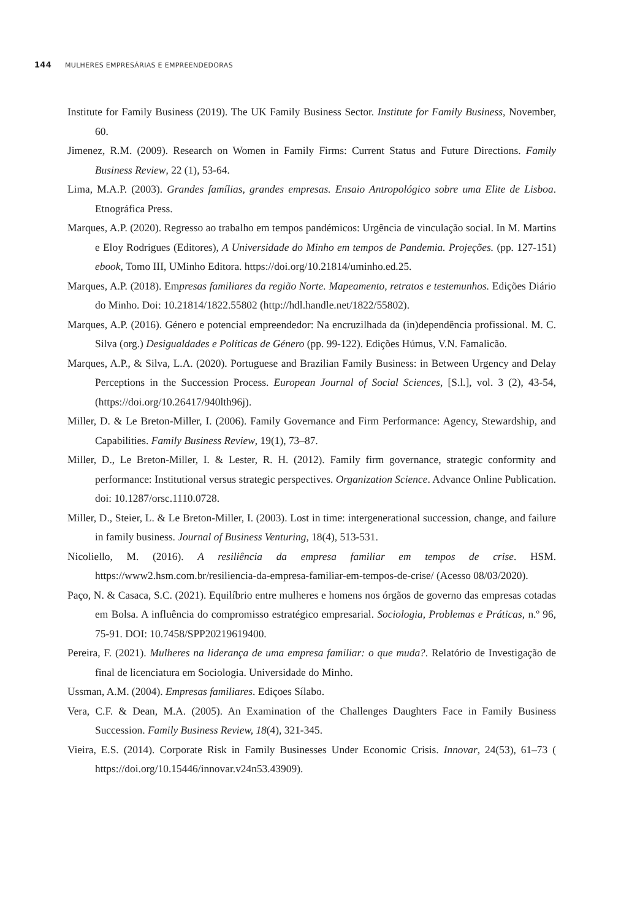144 MULHERES EMPRESÁRIAS E EMPREENDEDORAS
Institute for Family Business (2019). The UK Family Business Sector. Institute for Family Business, November, 60.
Jimenez, R.M. (2009). Research on Women in Family Firms: Current Status and Future Directions. Family Business Review, 22 (1), 53-64.
Lima, M.A.P. (2003). Grandes famílias, grandes empresas. Ensaio Antropológico sobre uma Elite de Lisboa. Etnográfica Press.
Marques, A.P. (2020). Regresso ao trabalho em tempos pandémicos: Urgência de vinculação social. In M. Martins e Eloy Rodrigues (Editores), A Universidade do Minho em tempos de Pandemia. Projeções. (pp. 127-151) ebook, Tomo III, UMinho Editora. https://doi.org/10.21814/uminho.ed.25.
Marques, A.P. (2018). Empresas familiares da região Norte. Mapeamento, retratos e testemunhos. Edições Diário do Minho. Doi: 10.21814/1822.55802 (http://hdl.handle.net/1822/55802).
Marques, A.P. (2016). Género e potencial empreendedor: Na encruzilhada da (in)dependência profissional. M. C. Silva (org.) Desigualdades e Políticas de Género (pp. 99-122). Edições Húmus, V.N. Famalicão.
Marques, A.P., & Silva, L.A. (2020). Portuguese and Brazilian Family Business: in Between Urgency and Delay Perceptions in the Succession Process. European Journal of Social Sciences, [S.l.], vol. 3 (2), 43-54, (https://doi.org/10.26417/940lth96j).
Miller, D. & Le Breton-Miller, I. (2006). Family Governance and Firm Performance: Agency, Stewardship, and Capabilities. Family Business Review, 19(1), 73–87.
Miller, D., Le Breton-Miller, I. & Lester, R. H. (2012). Family firm governance, strategic conformity and performance: Institutional versus strategic perspectives. Organization Science. Advance Online Publication. doi: 10.1287/orsc.1110.0728.
Miller, D., Steier, L. & Le Breton-Miller, I. (2003). Lost in time: intergenerational succession, change, and failure in family business. Journal of Business Venturing, 18(4), 513-531.
Nicoliello, M. (2016). A resiliência da empresa familiar em tempos de crise. HSM. https://www2.hsm.com.br/resiliencia-da-empresa-familiar-em-tempos-de-crise/ (Acesso 08/03/2020).
Paço, N. & Casaca, S.C. (2021). Equilíbrio entre mulheres e homens nos órgãos de governo das empresas cotadas em Bolsa. A influência do compromisso estratégico empresarial. Sociologia, Problemas e Práticas, n.º 96, 75-91. DOI: 10.7458/SPP20219619400.
Pereira, F. (2021). Mulheres na liderança de uma empresa familiar: o que muda?. Relatório de Investigação de final de licenciatura em Sociologia. Universidade do Minho.
Ussman, A.M. (2004). Empresas familiares. Ediçoes Sílabo.
Vera, C.F. & Dean, M.A. (2005). An Examination of the Challenges Daughters Face in Family Business Succession. Family Business Review, 18(4), 321-345.
Vieira, E.S. (2014). Corporate Risk in Family Businesses Under Economic Crisis. Innovar, 24(53), 61–73 ( https://doi.org/10.15446/innovar.v24n53.43909).